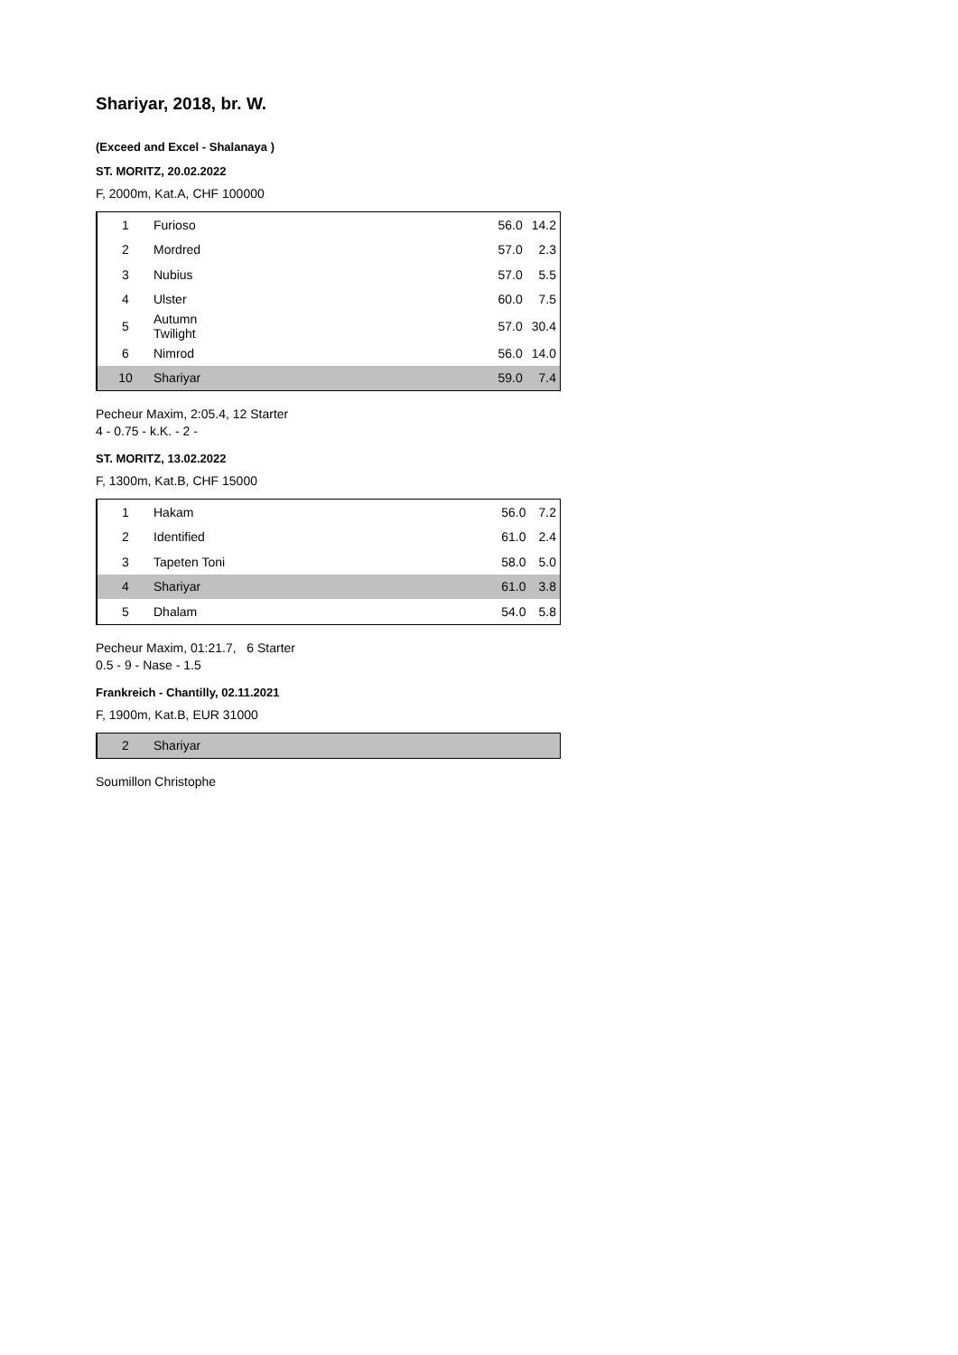Shariyar, 2018, br. W.
(Exceed and Excel - Shalanaya )
ST. MORITZ, 20.02.2022
F, 2000m, Kat.A, CHF 100000
| 1 | Furioso | 56.0 | 14.2 |
| 2 | Mordred | 57.0 | 2.3 |
| 3 | Nubius | 57.0 | 5.5 |
| 4 | Ulster | 60.0 | 7.5 |
| 5 | Autumn Twilight | 57.0 | 30.4 |
| 6 | Nimrod | 56.0 | 14.0 |
| 10 | Shariyar | 59.0 | 7.4 |
Pecheur Maxim, 2:05.4, 12 Starter
4 - 0.75 - k.K. - 2 -
ST. MORITZ, 13.02.2022
F, 1300m, Kat.B, CHF 15000
| 1 | Hakam | 56.0 | 7.2 |
| 2 | Identified | 61.0 | 2.4 |
| 3 | Tapeten Toni | 58.0 | 5.0 |
| 4 | Shariyar | 61.0 | 3.8 |
| 5 | Dhalam | 54.0 | 5.8 |
Pecheur Maxim, 01:21.7, 6 Starter
0.5 - 9 - Nase - 1.5
Frankreich - Chantilly, 02.11.2021
F, 1900m, Kat.B, EUR 31000
| 2 | Shariyar |
Soumillon Christophe